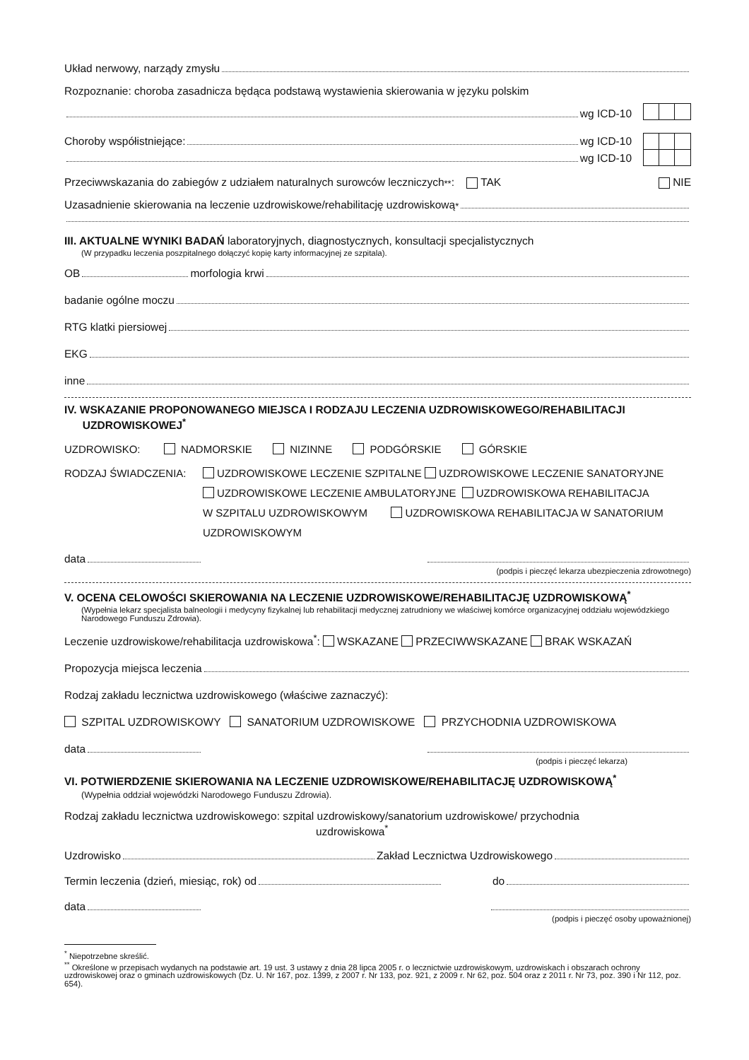Układ nerwowy, narządy zmysłu
Rozpoznanie: choroba zasadnicza będąca podstawą wystawienia skierowania w języku polskim
wg ICD-10
Choroby współistniejące: wg ICD-10
wg ICD-10
Przeciwwskazania do zabiegów z udziałem naturalnych surowców leczniczych<sup>**</sup>: TAK NIE
Uzasadnienie skierowania na leczenie uzdrowiskowe/rehabilitację uzdrowiskową<sup>*</sup>
III. AKTUALNE WYNIKI BADAŃ laboratoryjnych, diagnostycznych, konsultacji specjalistycznych
(W przypadku leczenia poszpitalnego dołączyć kopię karty informacyjnej ze szpitala).
OB morfologia krwi
badanie ogólne moczu
RTG klatki piersiowej
EKG
inne
IV. WSKAZANIE PROPONOWANEGO MIEJSCA I RODZAJU LECZENIA UZDROWISKOWEGO/REHABILITACJI
UZDROWISKOWEJ<sup>*</sup>
UZDROWISKO: NADMORSKIE NIZINNE PODGÓRSKIE GÓRSKIE
RODZAJ ŚWIADCZENIA: UZDROWISKOWE LECZENIE SZPITALNE UZDROWISKOWE LECZENIE SANATORYJNE
UZDROWISKOWE LECZENIE AMBULATORYJNE UZDROWISKOWA REHABILITACJA
W SZPITALU UZDROWISKOWYM UZDROWISKOWA REHABILITACJA W SANATORIUM
UZDROWISKOWYM
data
(podpis i pieczęć lekarza ubezpieczenia zdrowotnego)
V. OCENA CELOWOŚCI SKIEROWANIA NA LECZENIE UZDROWISKOWE/REHABILITACJĘ UZDROWISKOWĄ<sup>*</sup>
(Wypełnia lekarz specjalista balneologii i medycyny fizykalnej lub rehabilitacji medycznej zatrudniony we właściwej komórce organizacyjnej oddziału wojewódzkiego Narodowego Funduszu Zdrowia).
Leczenie uzdrowiskowe/rehabilitacja uzdrowiskowa<sup>*</sup>: WSKAZANE PRZECIWWSKAZANE BRAK WSKAZAŃ
Propozycja miejsca leczenia
Rodzaj zakładu lecznictwa uzdrowiskowego (właściwe zaznaczyć):
SZPITAL UZDROWISKOWY SANATORIUM UZDROWISKOWE PRZYCHODNIA UZDROWISKOWA
data
(podpis i pieczęć lekarza)
VI. POTWIERDZENIE SKIEROWANIA NA LECZENIE UZDROWISKOWE/REHABILITACJĘ UZDROWISKOWĄ<sup>*</sup>
(Wypełnia oddział wojewódzki Narodowego Funduszu Zdrowia).
Rodzaj zakładu lecznictwa uzdrowiskowego: szpital uzdrowiskowy/sanatorium uzdrowiskowe/ przychodnia
uzdrowiskowa<sup>*</sup>
Uzdrowisko Zakład Lecznictwa Uzdrowiskowego
Termin leczenia (dzień, miesiąc, rok) od do
data
(podpis i pieczęć osoby upoważnionej)
<sup>*</sup> Niepotrzebne skreślić.
<sup>**</sup> Określone w przepisach wydanych na podstawie art. 19 ust. 3 ustawy z dnia 28 lipca 2005 r. o lecznictwie uzdrowiskowym, uzdrowiskach i obszarach ochrony uzdrowiskowej oraz o gminach uzdrowiskowych (Dz. U. Nr 167, poz. 1399, z 2007 r. Nr 133, poz. 921, z 2009 r. Nr 62, poz. 504 oraz z 2011 r. Nr 73, poz. 390 i Nr 112, poz. 654).